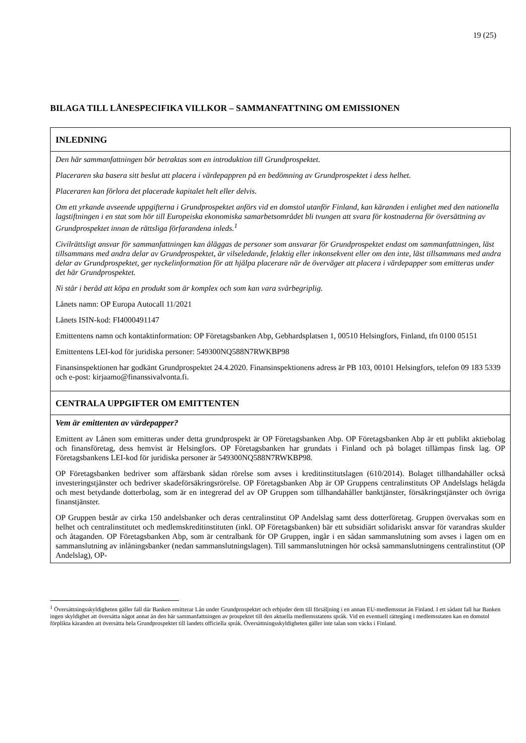19 (25)
BILAGA TILL LÅNESPECIFIKA VILLKOR – SAMMANFATTNING OM EMISSIONEN
| INLEDNING |
| --- |
| Den här sammanfattningen bör betraktas som en introduktion till Grundprospektet. Placeraren ska basera sitt beslut att placera i värdepappren på en bedömning av Grundprospektet i dess helhet. Placeraren kan förlora det placerade kapitalet helt eller delvis. Om ett yrkande avseende uppgifterna i Grundprospektet anförs vid en domstol utanför Finland, kan käranden i enlighet med den nationella lagstiftningen i en stat som hör till Europeiska ekonomiska samarbetsområdet bli tvungen att svara för kostnaderna för översättning av Grundprospektet innan de rättsliga förfarandena inleds.<sup>1</sup> Civilrättsligt ansvar för sammanfattningen kan åläggas de personer som ansvarar för Grundprospektet endast om sammanfattningen, läst tillsammans med andra delar av Grundprospektet, är vilseledande, felaktig eller inkonsekvent eller om den inte, läst tillsammans med andra delar av Grundprospektet, ger nyckelinformation för att hjälpa placerare när de överväger att placera i värdepapper som emitteras under det här Grundprospektet. Ni står i beråd att köpa en produkt som är komplex och som kan vara svårbegriplig. Lånets namn: OP Europa Autocall 11/2021 Lånets ISIN-kod: FI4000491147 Emittentens namn och kontaktinformation: OP Företagsbanken Abp, Gebhardsplatsen 1, 00510 Helsingfors, Finland, tfn 0100 05151 Emittentens LEI-kod för juridiska personer: 549300NQ588N7RWKBP98 Finansinspektionen har godkänt Grundprospektet 24.4.2020. Finansinspektionens adress är PB 103, 00101 Helsingfors, telefon 09 183 5339 och e-post: kirjaamo@finanssivalvonta.fi. |
| CENTRALA UPPGIFTER OM EMITTENTEN |
| Vem är emittenten av värdepapper? Emittent av Lånen som emitteras under detta grundprospekt är OP Företagsbanken Abp. OP Företagsbanken Abp är ett publikt aktiebolag och finansföretag, dess hemvist är Helsingfors. OP Företagsbanken har grundats i Finland och på bolaget tillämpas finsk lag. OP Företagsbankens LEI-kod för juridiska personer är 549300NQ588N7RWKBP98. OP Företagsbanken bedriver som affärsbank sådan rörelse som avses i kreditinstitutslagen (610/2014). Bolaget tillhandahåller också investeringstjänster och bedriver skadeförsäkringsrörelse. OP Företagsbanken Abp är OP Gruppens centralinstituts OP Andelslags helägda och mest betydande dotterbolag, som är en integrerad del av OP Gruppen som tillhandahåller banktjänster, försäkringstjänster och övriga finanstjänster. OP Gruppen består av cirka 150 andelsbanker och deras centralinstitut OP Andelslag samt dess dotterföretag. Gruppen övervakas som en helhet och centralinstitutet och medlemskreditinstituten (inkl. OP Företagsbanken) bär ett subsidiärt solidariskt ansvar för varandras skulder och åtaganden. OP Företagsbanken Abp, som är centralbank för OP Gruppen, ingår i en sådan sammanslutning som avses i lagen om en sammanslutning av inlåningsbanker (nedan sammanslutningslagen). Till sammanslutningen hör också sammanslutningens centralinstitut (OP Andelslag), OP- |
<sup>1</sup> Översättningsskyldigheten gäller fall där Banken emitterar Lån under Grundprospektet och erbjuder dem till försäljning i en annan EU-medlemsstat än Finland. I ett sådant fall har Banken ingen skyldighet att översätta något annat än den här sammanfattningen av prospektet till den aktuella medlemsstatens språk. Vid en eventuell rättegång i medlemsstaten kan en domstol förplikta käranden att översätta hela Grundprospektet till landets officiella språk. Översättningsskyldigheten gäller inte talan som väcks i Finland.